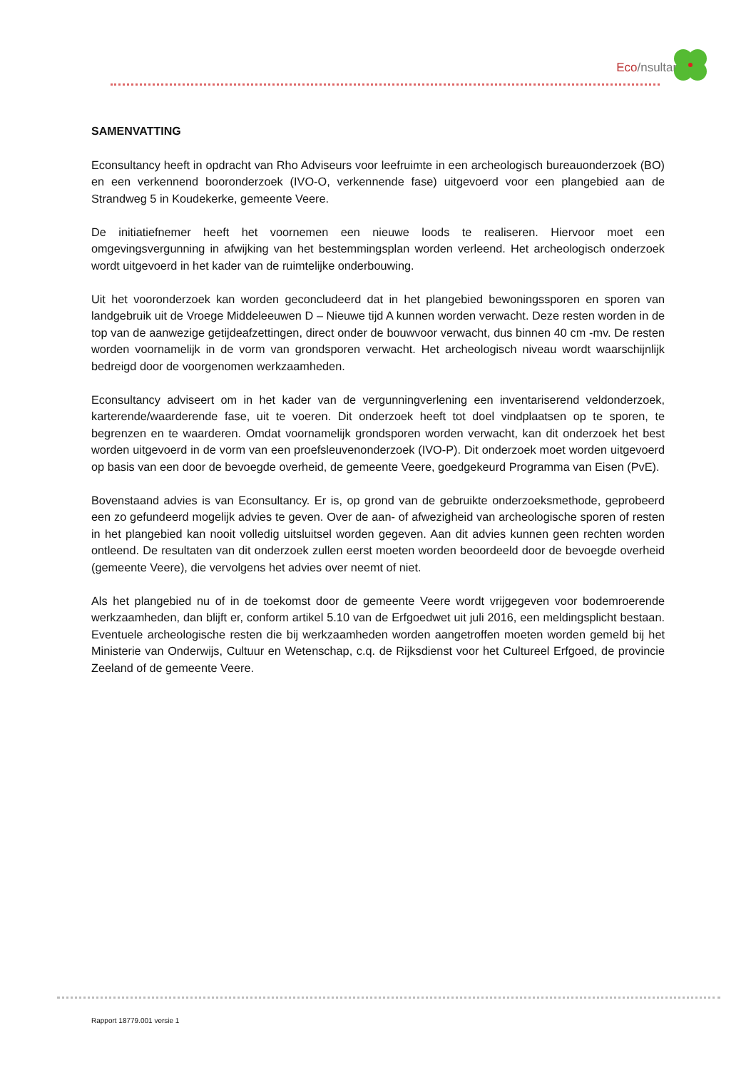Eco/nsultancy
SAMENVATTING
Econsultancy heeft in opdracht van Rho Adviseurs voor leefruimte in een archeologisch bureauonderzoek (BO) en een verkennend booronderzoek (IVO-O, verkennende fase) uitgevoerd voor een plangebied aan de Strandweg 5 in Koudekerke, gemeente Veere.
De initiatiefnemer heeft het voornemen een nieuwe loods te realiseren. Hiervoor moet een omgevingsvergunning in afwijking van het bestemmingsplan worden verleend. Het archeologisch onderzoek wordt uitgevoerd in het kader van de ruimtelijke onderbouwing.
Uit het vooronderzoek kan worden geconcludeerd dat in het plangebied bewoningssporen en sporen van landgebruik uit de Vroege Middeleeuwen D – Nieuwe tijd A kunnen worden verwacht. Deze resten worden in de top van de aanwezige getijdeafzettingen, direct onder de bouwvoor verwacht, dus binnen 40 cm -mv. De resten worden voornamelijk in de vorm van grondsporen verwacht. Het archeologisch niveau wordt waarschijnlijk bedreigd door de voorgenomen werkzaamheden.
Econsultancy adviseert om in het kader van de vergunningverlening een inventariserend veldonderzoek, karterende/waarderende fase, uit te voeren. Dit onderzoek heeft tot doel vindplaatsen op te sporen, te begrenzen en te waarderen. Omdat voornamelijk grondsporen worden verwacht, kan dit onderzoek het best worden uitgevoerd in de vorm van een proefsleuvenonderzoek (IVO-P). Dit onderzoek moet worden uitgevoerd op basis van een door de bevoegde overheid, de gemeente Veere, goedgekeurd Programma van Eisen (PvE).
Bovenstaand advies is van Econsultancy. Er is, op grond van de gebruikte onderzoeksmethode, geprobeerd een zo gefundeerd mogelijk advies te geven. Over de aan- of afwezigheid van archeologische sporen of resten in het plangebied kan nooit volledig uitsluitsel worden gegeven. Aan dit advies kunnen geen rechten worden ontleend. De resultaten van dit onderzoek zullen eerst moeten worden beoordeeld door de bevoegde overheid (gemeente Veere), die vervolgens het advies over neemt of niet.
Als het plangebied nu of in de toekomst door de gemeente Veere wordt vrijgegeven voor bodemroerende werkzaamheden, dan blijft er, conform artikel 5.10 van de Erfgoedwet uit juli 2016, een meldingsplicht bestaan. Eventuele archeologische resten die bij werkzaamheden worden aangetroffen moeten worden gemeld bij het Ministerie van Onderwijs, Cultuur en Wetenschap, c.q. de Rijksdienst voor het Cultureel Erfgoed, de provincie Zeeland of de gemeente Veere.
Rapport 18779.001 versie 1